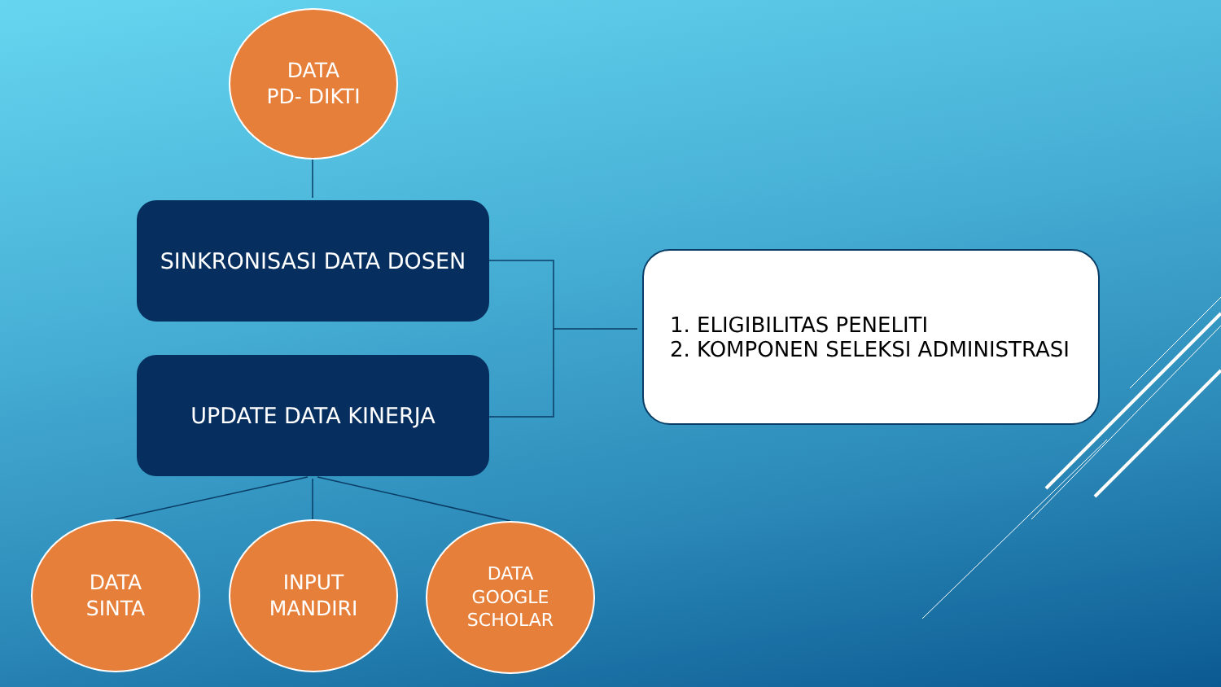DATA
PD- DIKTI
SINKRONISASI DATA DOSEN
UPDATE DATA KINERJA
1. ELIGIBILITAS PENELITI
2. KOMPONEN SELEKSI ADMINISTRASI
DATA
SINTA
INPUT
MANDIRI
DATA
GOOGLE
SCHOLAR